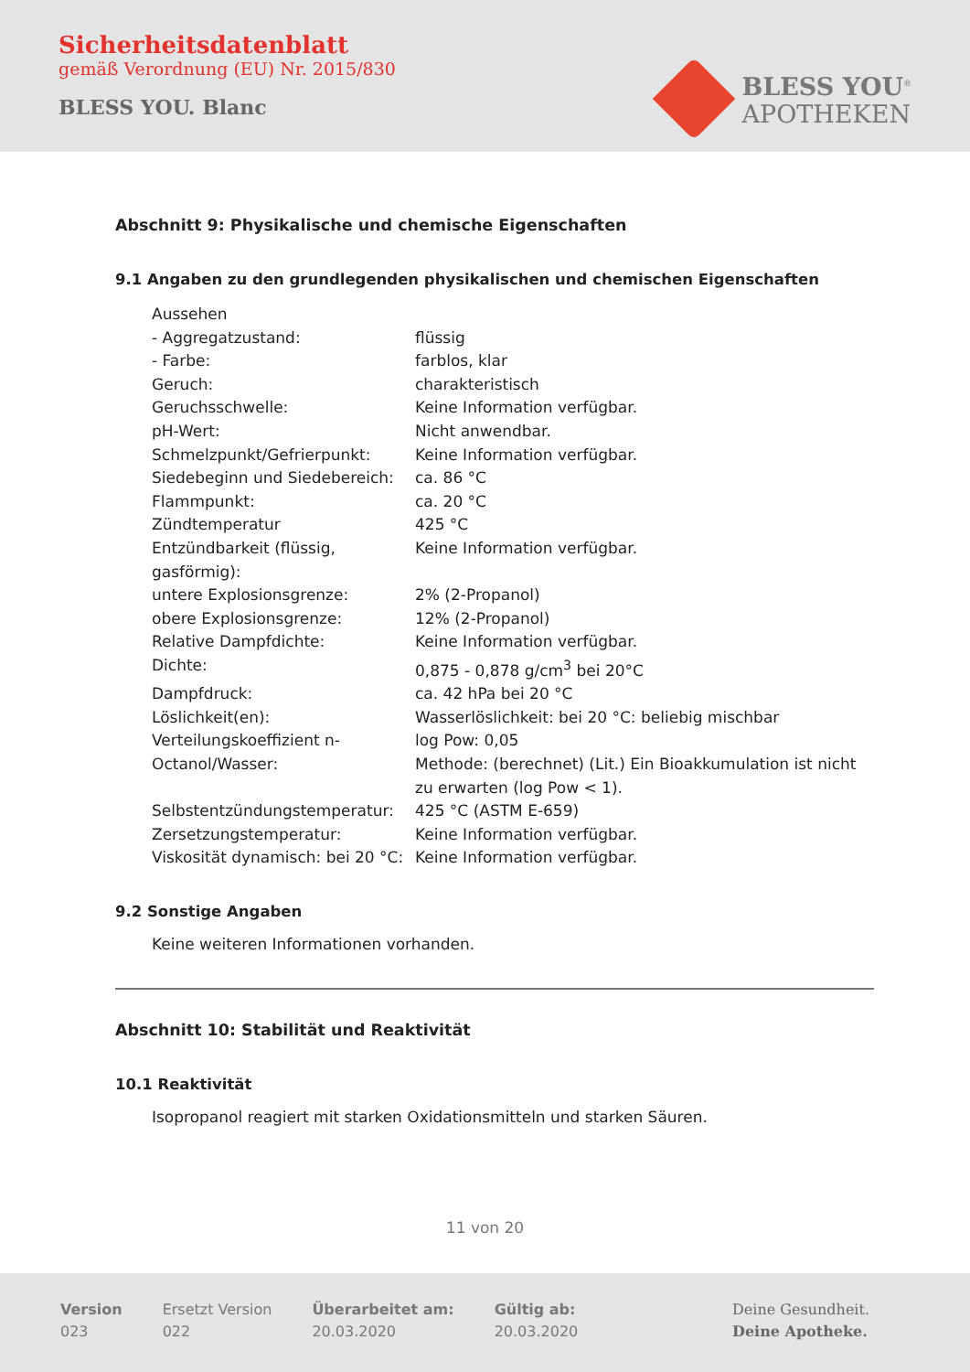Sicherheitsdatenblatt
gemäß Verordnung (EU) Nr. 2015/830
BLESS YOU. Blanc
BLESS YOU<sup>®</sup>
APOTHEKEN
Abschnitt 9: Physikalische und chemische Eigenschaften
9.1 Angaben zu den grundlegenden physikalischen und chemischen Eigenschaften
| Aussehen | |
| - Aggregatzustand: | flüssig |
| - Farbe: | farblos, klar |
| Geruch: | charakteristisch |
| Geruchsschwelle: | Keine Information verfügbar. |
| pH-Wert: | Nicht anwendbar. |
| Schmelzpunkt/Gefrierpunkt: | Keine Information verfügbar. |
| Siedebeginn und Siedebereich: | ca. 86 °C |
| Flammpunkt: | ca. 20 °C |
| Zündtemperatur | 425 °C |
| Entzündbarkeit (flüssig, gasförmig): | Keine Information verfügbar. |
| untere Explosionsgrenze: | 2% (2-Propanol) |
| obere Explosionsgrenze: | 12% (2-Propanol) |
| Relative Dampfdichte: | Keine Information verfügbar. |
| Dichte: | 0,875 - 0,878 g/cm<sup>3</sup> bei 20°C |
| Dampfdruck: | ca. 42 hPa bei 20 °C |
| Löslichkeit(en): | Wasserlöslichkeit: bei 20 °C: beliebig mischbar |
| Verteilungskoeffizient n-Octanol/Wasser: | log Pow: 0,05 Methode: (berechnet) (Lit.) Ein Bioakkumulation ist nicht zu erwarten (log Pow < 1). |
| Selbstentzündungstemperatur: | 425 °C (ASTM E-659) |
| Zersetzungstemperatur: | Keine Information verfügbar. |
| Viskosität dynamisch: bei 20 °C: | Keine Information verfügbar. |
9.2 Sonstige Angaben
Keine weiteren Informationen vorhanden.
Abschnitt 10: Stabilität und Reaktivität
10.1 Reaktivität
Isopropanol reagiert mit starken Oxidationsmitteln und starken Säuren.
11 von 20
Version
023
Ersetzt Version
022
Überarbeitet am:
20.03.2020
Gültig ab:
20.03.2020
Deine Gesundheit.
Deine Apotheke.